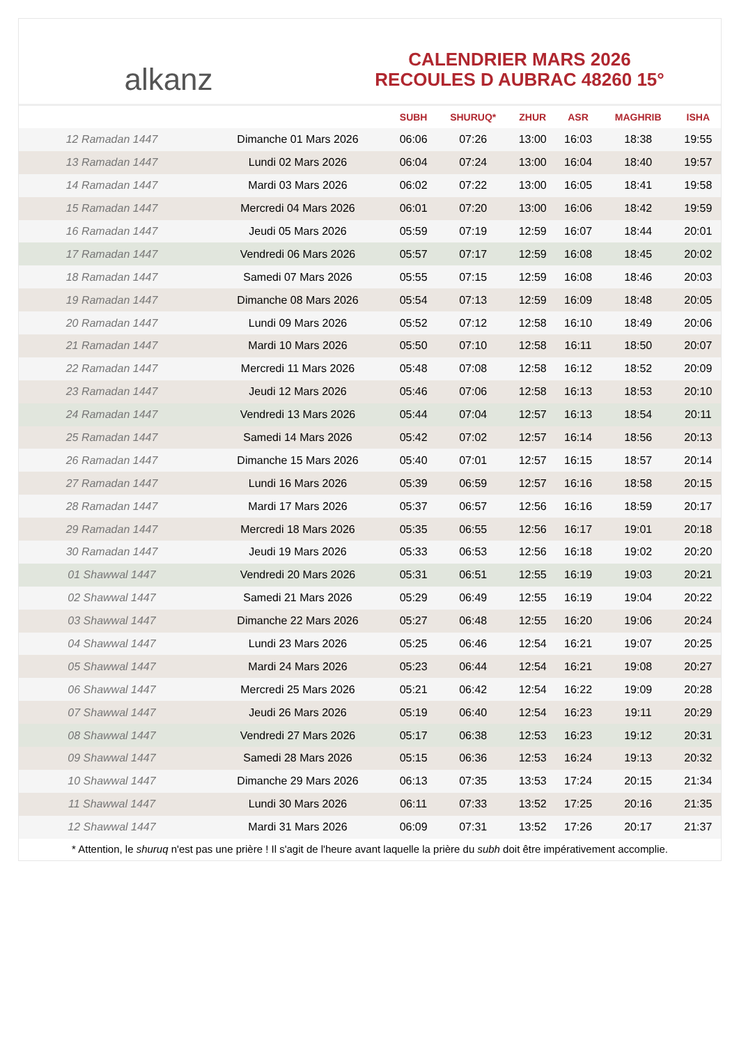alkanz
CALENDRIER MARS 2026
RECOULES D AUBRAC 48260 15°
| | | SUBH | SHURUQ* | ZHUR | ASR | MAGHRIB | ISHA |
| --- | --- | --- | --- | --- | --- | --- | --- |
| 12 Ramadan 1447 | Dimanche 01 Mars 2026 | 06:06 | 07:26 | 13:00 | 16:03 | 18:38 | 19:55 |
| 13 Ramadan 1447 | Lundi 02 Mars 2026 | 06:04 | 07:24 | 13:00 | 16:04 | 18:40 | 19:57 |
| 14 Ramadan 1447 | Mardi 03 Mars 2026 | 06:02 | 07:22 | 13:00 | 16:05 | 18:41 | 19:58 |
| 15 Ramadan 1447 | Mercredi 04 Mars 2026 | 06:01 | 07:20 | 13:00 | 16:06 | 18:42 | 19:59 |
| 16 Ramadan 1447 | Jeudi 05 Mars 2026 | 05:59 | 07:19 | 12:59 | 16:07 | 18:44 | 20:01 |
| 17 Ramadan 1447 | Vendredi 06 Mars 2026 | 05:57 | 07:17 | 12:59 | 16:08 | 18:45 | 20:02 |
| 18 Ramadan 1447 | Samedi 07 Mars 2026 | 05:55 | 07:15 | 12:59 | 16:08 | 18:46 | 20:03 |
| 19 Ramadan 1447 | Dimanche 08 Mars 2026 | 05:54 | 07:13 | 12:59 | 16:09 | 18:48 | 20:05 |
| 20 Ramadan 1447 | Lundi 09 Mars 2026 | 05:52 | 07:12 | 12:58 | 16:10 | 18:49 | 20:06 |
| 21 Ramadan 1447 | Mardi 10 Mars 2026 | 05:50 | 07:10 | 12:58 | 16:11 | 18:50 | 20:07 |
| 22 Ramadan 1447 | Mercredi 11 Mars 2026 | 05:48 | 07:08 | 12:58 | 16:12 | 18:52 | 20:09 |
| 23 Ramadan 1447 | Jeudi 12 Mars 2026 | 05:46 | 07:06 | 12:58 | 16:13 | 18:53 | 20:10 |
| 24 Ramadan 1447 | Vendredi 13 Mars 2026 | 05:44 | 07:04 | 12:57 | 16:13 | 18:54 | 20:11 |
| 25 Ramadan 1447 | Samedi 14 Mars 2026 | 05:42 | 07:02 | 12:57 | 16:14 | 18:56 | 20:13 |
| 26 Ramadan 1447 | Dimanche 15 Mars 2026 | 05:40 | 07:01 | 12:57 | 16:15 | 18:57 | 20:14 |
| 27 Ramadan 1447 | Lundi 16 Mars 2026 | 05:39 | 06:59 | 12:57 | 16:16 | 18:58 | 20:15 |
| 28 Ramadan 1447 | Mardi 17 Mars 2026 | 05:37 | 06:57 | 12:56 | 16:16 | 18:59 | 20:17 |
| 29 Ramadan 1447 | Mercredi 18 Mars 2026 | 05:35 | 06:55 | 12:56 | 16:17 | 19:01 | 20:18 |
| 30 Ramadan 1447 | Jeudi 19 Mars 2026 | 05:33 | 06:53 | 12:56 | 16:18 | 19:02 | 20:20 |
| 01 Shawwal 1447 | Vendredi 20 Mars 2026 | 05:31 | 06:51 | 12:55 | 16:19 | 19:03 | 20:21 |
| 02 Shawwal 1447 | Samedi 21 Mars 2026 | 05:29 | 06:49 | 12:55 | 16:19 | 19:04 | 20:22 |
| 03 Shawwal 1447 | Dimanche 22 Mars 2026 | 05:27 | 06:48 | 12:55 | 16:20 | 19:06 | 20:24 |
| 04 Shawwal 1447 | Lundi 23 Mars 2026 | 05:25 | 06:46 | 12:54 | 16:21 | 19:07 | 20:25 |
| 05 Shawwal 1447 | Mardi 24 Mars 2026 | 05:23 | 06:44 | 12:54 | 16:21 | 19:08 | 20:27 |
| 06 Shawwal 1447 | Mercredi 25 Mars 2026 | 05:21 | 06:42 | 12:54 | 16:22 | 19:09 | 20:28 |
| 07 Shawwal 1447 | Jeudi 26 Mars 2026 | 05:19 | 06:40 | 12:54 | 16:23 | 19:11 | 20:29 |
| 08 Shawwal 1447 | Vendredi 27 Mars 2026 | 05:17 | 06:38 | 12:53 | 16:23 | 19:12 | 20:31 |
| 09 Shawwal 1447 | Samedi 28 Mars 2026 | 05:15 | 06:36 | 12:53 | 16:24 | 19:13 | 20:32 |
| 10 Shawwal 1447 | Dimanche 29 Mars 2026 | 06:13 | 07:35 | 13:53 | 17:24 | 20:15 | 21:34 |
| 11 Shawwal 1447 | Lundi 30 Mars 2026 | 06:11 | 07:33 | 13:52 | 17:25 | 20:16 | 21:35 |
| 12 Shawwal 1447 | Mardi 31 Mars 2026 | 06:09 | 07:31 | 13:52 | 17:26 | 20:17 | 21:37 |
* Attention, le shuruq n'est pas une prière ! Il s'agit de l'heure avant laquelle la prière du subh doit être impérativement accomplie.